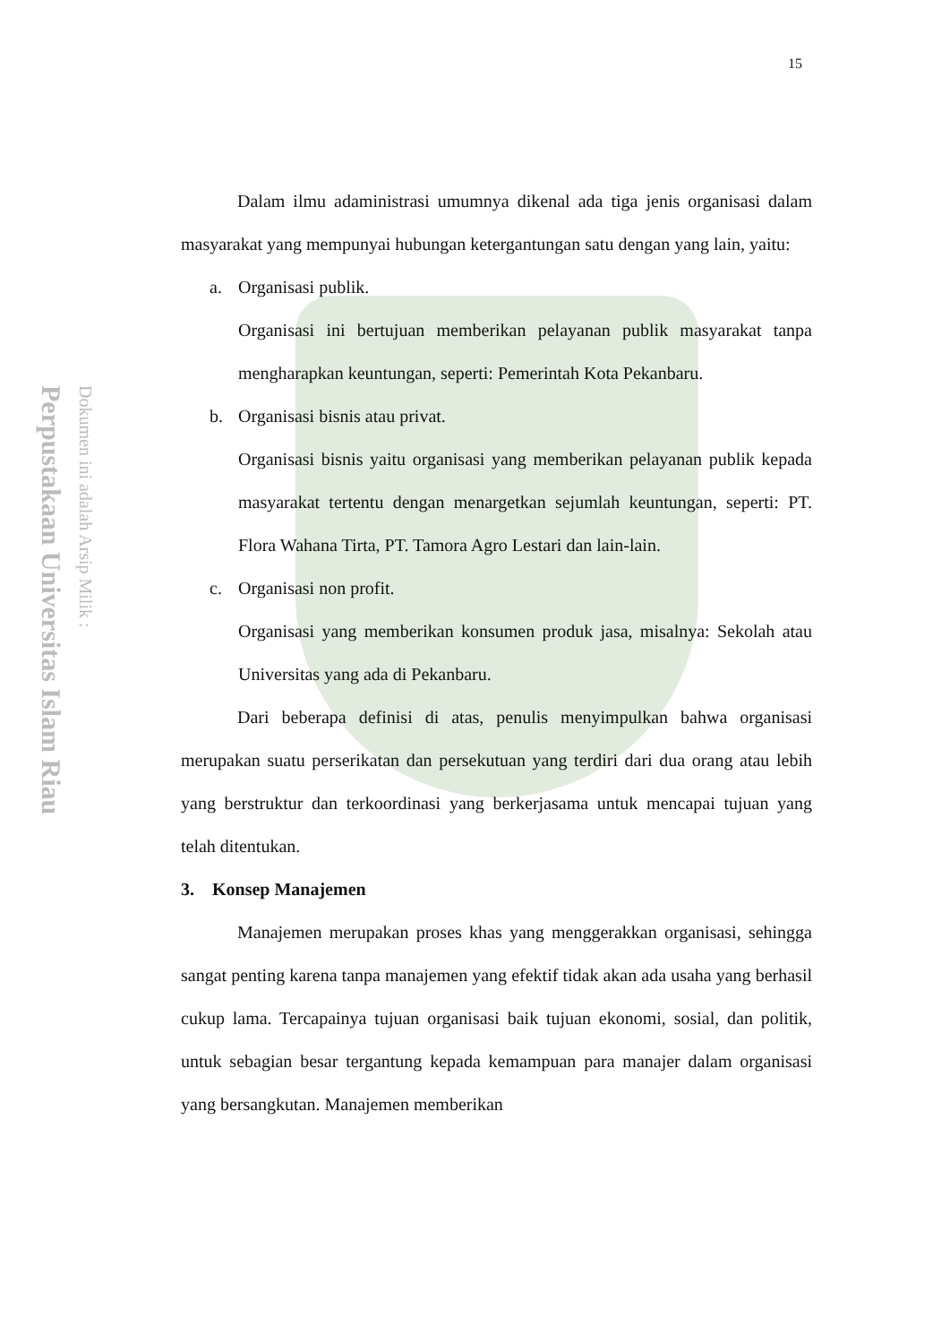Perpustakaan Universitas Islam Riau
Dokumen ini adalah Arsip Milik :
15
Dalam ilmu adaministrasi umumnya dikenal ada tiga jenis organisasi dalam masyarakat yang mempunyai hubungan ketergantungan satu dengan yang lain, yaitu:
a. Organisasi publik.
Organisasi ini bertujuan memberikan pelayanan publik masyarakat tanpa mengharapkan keuntungan, seperti: Pemerintah Kota Pekanbaru.
b. Organisasi bisnis atau privat.
Organisasi bisnis yaitu organisasi yang memberikan pelayanan publik kepada masyarakat tertentu dengan menargetkan sejumlah keuntungan, seperti: PT. Flora Wahana Tirta, PT. Tamora Agro Lestari dan lain-lain.
c. Organisasi non profit.
Organisasi yang memberikan konsumen produk jasa, misalnya: Sekolah atau Universitas yang ada di Pekanbaru.
Dari beberapa definisi di atas, penulis menyimpulkan bahwa organisasi merupakan suatu perserikatan dan persekutuan yang terdiri dari dua orang atau lebih yang berstruktur dan terkoordinasi yang berkerjasama untuk mencapai tujuan yang telah ditentukan.
3. Konsep Manajemen
Manajemen merupakan proses khas yang menggerakkan organisasi, sehingga sangat penting karena tanpa manajemen yang efektif tidak akan ada usaha yang berhasil cukup lama. Tercapainya tujuan organisasi baik tujuan ekonomi, sosial, dan politik, untuk sebagian besar tergantung kepada kemampuan para manajer dalam organisasi yang bersangkutan. Manajemen memberikan